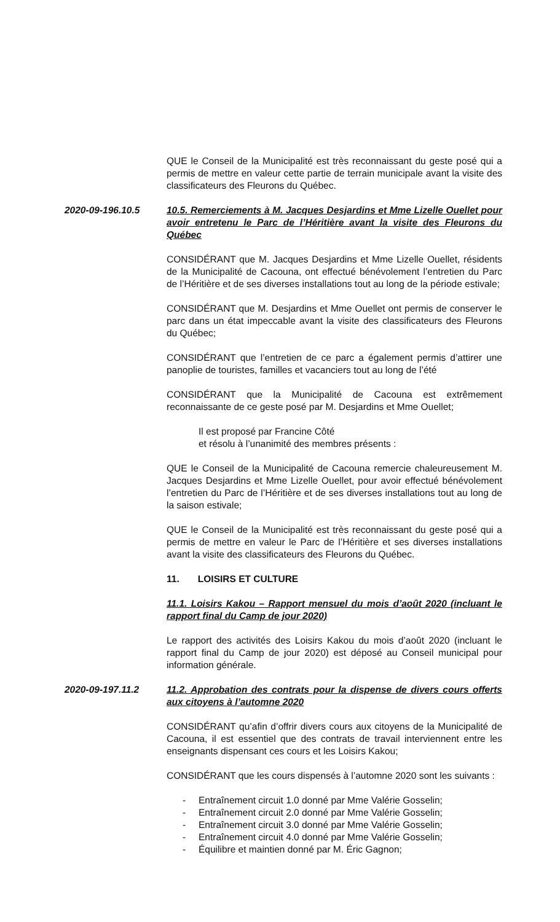QUE le Conseil de la Municipalité est très reconnaissant du geste posé qui a permis de mettre en valeur cette partie de terrain municipale avant la visite des classificateurs des Fleurons du Québec.
2020-09-196.10.5 10.5. Remerciements à M. Jacques Desjardins et Mme Lizelle Ouellet pour avoir entretenu le Parc de l’Héritière avant la visite des Fleurons du Québec
CONSIDÉRANT que M. Jacques Desjardins et Mme Lizelle Ouellet, résidents de la Municipalité de Cacouna, ont effectué bénévolement l’entretien du Parc de l’Héritière et de ses diverses installations tout au long de la période estivale;
CONSIDÉRANT que M. Desjardins et Mme Ouellet ont permis de conserver le parc dans un état impeccable avant la visite des classificateurs des Fleurons du Québec;
CONSIDÉRANT que l’entretien de ce parc a également permis d’attirer une panoplie de touristes, familles et vacanciers tout au long de l’été
CONSIDÉRANT que la Municipalité de Cacouna est extrêmement reconnaissante de ce geste posé par M. Desjardins et Mme Ouellet;
Il est proposé par Francine Côté
et résolu à l’unanimité des membres présents :
QUE le Conseil de la Municipalité de Cacouna remercie chaleureusement M. Jacques Desjardins et Mme Lizelle Ouellet, pour avoir effectué bénévolement l’entretien du Parc de l’Héritière et de ses diverses installations tout au long de la saison estivale;
QUE le Conseil de la Municipalité est très reconnaissant du geste posé qui a permis de mettre en valeur le Parc de l’Héritière et ses diverses installations avant la visite des classificateurs des Fleurons du Québec.
11. LOISIRS ET CULTURE
11.1. Loisirs Kakou – Rapport mensuel du mois d’août 2020 (incluant le rapport final du Camp de jour 2020)
Le rapport des activités des Loisirs Kakou du mois d’août 2020 (incluant le rapport final du Camp de jour 2020) est déposé au Conseil municipal pour information générale.
2020-09-197.11.2 11.2. Approbation des contrats pour la dispense de divers cours offerts aux citoyens à l’automne 2020
CONSIDÉRANT qu’afin d’offrir divers cours aux citoyens de la Municipalité de Cacouna, il est essentiel que des contrats de travail interviennent entre les enseignants dispensant ces cours et les Loisirs Kakou;
CONSIDÉRANT que les cours dispensés à l’automne 2020 sont les suivants :
- Entraînement circuit 1.0 donné par Mme Valérie Gosselin;
- Entraînement circuit 2.0 donné par Mme Valérie Gosselin;
- Entraînement circuit 3.0 donné par Mme Valérie Gosselin;
- Entraînement circuit 4.0 donné par Mme Valérie Gosselin;
- Équilibre et maintien donné par M. Éric Gagnon;